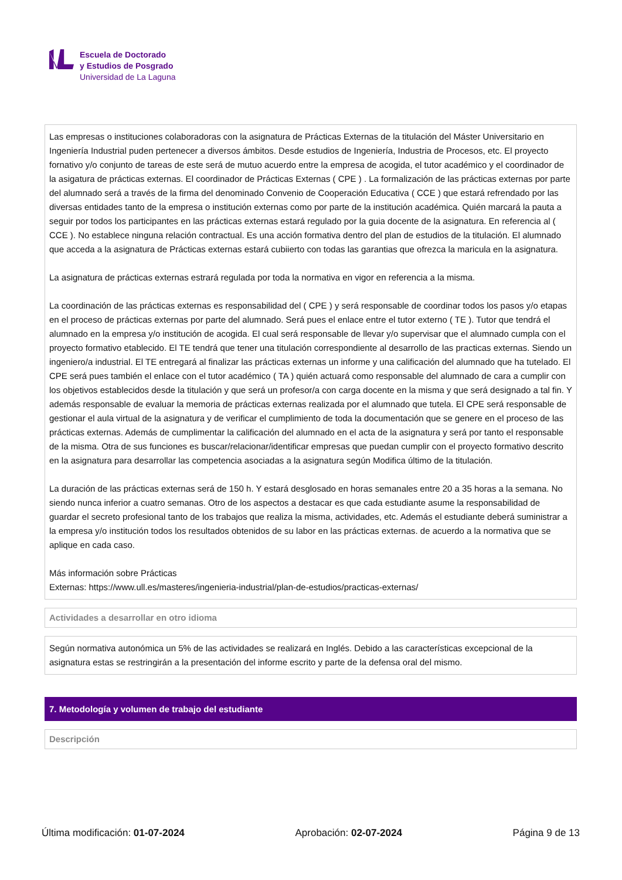Escuela de Doctorado
y Estudios de Posgrado
Universidad de La Laguna
Las empresas o instituciones colaboradoras con la asignatura de Prácticas Externas de la titulación del Máster Universitario en Ingeniería Industrial puden pertenecer a diversos ámbitos. Desde estudios de Ingeniería, Industria de Procesos, etc. El proyecto fornativo y/o conjunto de tareas de este será de mutuo acuerdo entre la empresa de acogida, el tutor académico y el coordinador de la asigatura de prácticas externas. El coordinador de Prácticas Externas ( CPE ) . La formalización de las prácticas externas por parte del alumnado será a través de la firma del denominado Convenio de Cooperación Educativa ( CCE ) que estará refrendado por las diversas entidades tanto de la empresa o institución externas como por parte de la institución académica. Quién marcará la pauta a seguir por todos los participantes en las prácticas externas estará regulado por la guia docente de la asignatura. En referencia al ( CCE ). No establece ninguna relación contractual. Es una acción formativa dentro del plan de estudios de la titulación. El alumnado que acceda a la asignatura de Prácticas externas estará cubiierto con todas las garantias que ofrezca la maricula en la asignatura.
La asignatura de prácticas externas estrará regulada por toda la normativa en vigor en referencia a la misma.
La coordinación de las prácticas externas es responsabilidad del ( CPE ) y será responsable de coordinar todos los pasos y/o etapas en el proceso de prácticas externas por parte del alumnado. Será pues el enlace entre el tutor externo ( TE ). Tutor que tendrá el alumnado en la empresa y/o institución de acogida. El cual será responsable de llevar y/o supervisar que el alumnado cumpla con el proyecto formativo etablecido. El TE tendrá que tener una titulación correspondiente al desarrollo de las practicas externas. Siendo un ingeniero/a industrial. El TE entregará al finalizar las prácticas externas un informe y una calificación del alumnado que ha tutelado. El CPE será pues también el enlace con el tutor académico ( TA ) quién actuará como responsable del alumnado de cara a cumplir con los objetivos establecidos desde la titulación y que será un profesor/a con carga docente en la misma y que será designado a tal fin. Y además responsable de evaluar la memoria de prácticas externas realizada por el alumnado que tutela. El CPE será responsable de gestionar el aula virtual de la asignatura y de verificar el cumplimiento de toda la documentación que se genere en el proceso de las prácticas externas. Además de cumplimentar la calificación del alumnado en el acta de la asignatura y será por tanto el responsable de la misma. Otra de sus funciones es buscar/relacionar/identificar empresas que puedan cumplir con el proyecto formativo descrito en la asignatura para desarrollar las competencia asociadas a la asignatura según Modifica último de la titulación.
La duración de las prácticas externas será de 150 h. Y estará desglosado en horas semanales entre 20 a 35 horas a la semana. No siendo nunca inferior a cuatro semanas. Otro de los aspectos a destacar es que cada estudiante asume la responsabilidad de guardar el secreto profesional tanto de los trabajos que realiza la misma, actividades, etc. Además el estudiante deberá suministrar a la empresa y/o institución todos los resultados obtenidos de su labor en las prácticas externas. de acuerdo a la normativa que se aplique en cada caso.
Más información sobre Prácticas
Externas: https://www.ull.es/masteres/ingenieria-industrial/plan-de-estudios/practicas-externas/
Actividades a desarrollar en otro idioma
Según normativa autonómica un 5% de las actividades se realizará en Inglés. Debido a las características excepcional de la asignatura estas se restringirán a la presentación del informe escrito y parte de la defensa oral del mismo.
7. Metodología y volumen de trabajo del estudiante
Descripción
Última modificación: 01-07-2024 Aprobación: 02-07-2024 Página 9 de 13